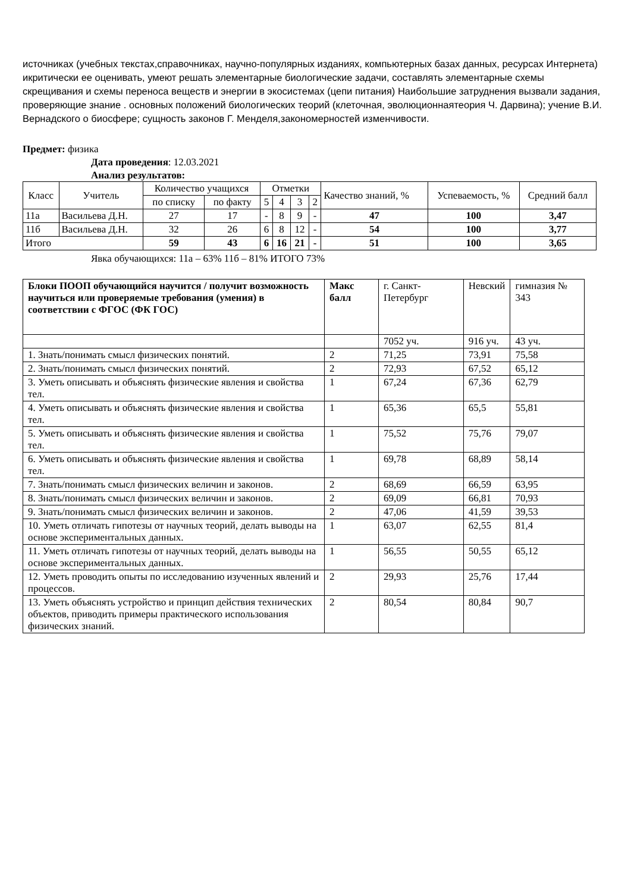источниках (учебных текстах,справочниках, научно-популярных изданиях, компьютерных базах данных, ресурсах Интернета) икритически ее оценивать, умеют решать элементарные биологические задачи, составлять элементарные схемы скрещивания и схемы переноса веществ и энергии в экосистемах (цепи питания) Наибольшие затруднения вызвали задания, проверяющие знание . основных положений биологических теорий (клеточная, эволюционнаятеория Ч. Дарвина); учение В.И. Вернадского о биосфере; сущность законов Г. Менделя,закономерностей изменчивости.
Предмет: физика
Дата проведения: 12.03.2021
Анализ результатов:
| Класс | Учитель | Количество учащихся | | Отметки | | | | Качество знаний, % | Успеваемость, % | Средний балл |
| --- | --- | --- | --- | --- | --- | --- | --- | --- | --- | --- |
| | | по списку | по факту | 5 | 4 | 3 | 2 | | | |
| 11а | Васильева Д.Н. | 27 | 17 | - | 8 | 9 | - | 47 | 100 | 3,47 |
| 11б | Васильева Д.Н. | 32 | 26 | 6 | 8 | 12 | - | 54 | 100 | 3,77 |
| Итого | | 59 | 43 | 6 | 16 | 21 | - | 51 | 100 | 3,65 |
Явка обучающихся: 11а – 63% 11б – 81% ИТОГО 73%
| Блоки ПООП обучающийся научится / получит возможность научиться или проверяемые требования (умения) в соответствии с ФГОС (ФК ГОС) | Макс балл | г. Санкт-Петербург | Невский | гимназия № 343 |
| --- | --- | --- | --- | --- |
| | | 7052 уч. | 916 уч. | 43 уч. |
| 1. Знать/понимать смысл физических понятий. | 2 | 71,25 | 73,91 | 75,58 |
| 2. Знать/понимать смысл физических понятий. | 2 | 72,93 | 67,52 | 65,12 |
| 3. Уметь описывать и объяснять физические явления и свойства тел. | 1 | 67,24 | 67,36 | 62,79 |
| 4. Уметь описывать и объяснять физические явления и свойства тел. | 1 | 65,36 | 65,5 | 55,81 |
| 5. Уметь описывать и объяснять физические явления и свойства тел. | 1 | 75,52 | 75,76 | 79,07 |
| 6. Уметь описывать и объяснять физические явления и свойства тел. | 1 | 69,78 | 68,89 | 58,14 |
| 7. Знать/понимать смысл физических величин и законов. | 2 | 68,69 | 66,59 | 63,95 |
| 8. Знать/понимать смысл физических величин и законов. | 2 | 69,09 | 66,81 | 70,93 |
| 9. Знать/понимать смысл физических величин и законов. | 2 | 47,06 | 41,59 | 39,53 |
| 10. Уметь отличать гипотезы от научных теорий, делать выводы на основе экспериментальных данных. | 1 | 63,07 | 62,55 | 81,4 |
| 11. Уметь отличать гипотезы от научных теорий, делать выводы на основе экспериментальных данных. | 1 | 56,55 | 50,55 | 65,12 |
| 12. Уметь проводить опыты по исследованию изученных явлений и процессов. | 2 | 29,93 | 25,76 | 17,44 |
| 13. Уметь объяснять устройство и принцип действия технических объектов, приводить примеры практического использования физических знаний. | 2 | 80,54 | 80,84 | 90,7 |